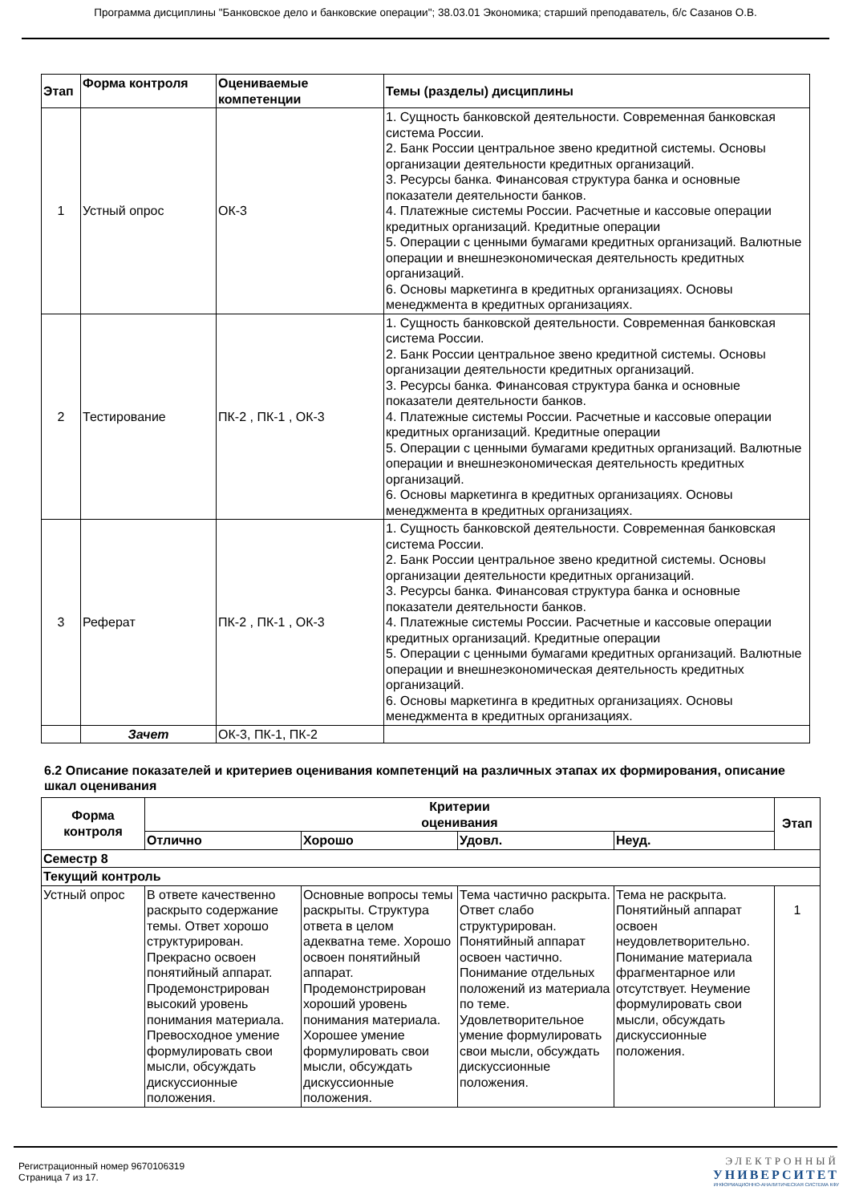Программа дисциплины "Банковское дело и банковские операции"; 38.03.01 Экономика; старший преподаватель, б/с Сазанов О.В.
| Этап | Форма контроля | Оцениваемые компетенции | Темы (разделы) дисциплины |
| --- | --- | --- | --- |
| 1 | Устный опрос | ОК-3 | 1. Сущность банковской деятельности. Современная банковская система России. 2. Банк России центральное звено кредитной системы. Основы организации деятельности кредитных организаций. 3. Ресурсы банка. Финансовая структура банка и основные показатели деятельности банков. 4. Платежные системы России. Расчетные и кассовые операции кредитных организаций. Кредитные операции 5. Операции с ценными бумагами кредитных организаций. Валютные операции и внешнеэкономическая деятельность кредитных организаций. 6. Основы маркетинга в кредитных организациях. Основы менеджмента в кредитных организациях. |
| 2 | Тестирование | ПК-2 , ПК-1 , ОК-3 | 1. Сущность банковской деятельности. Современная банковская система России. 2. Банк России центральное звено кредитной системы. Основы организации деятельности кредитных организаций. 3. Ресурсы банка. Финансовая структура банка и основные показатели деятельности банков. 4. Платежные системы России. Расчетные и кассовые операции кредитных организаций. Кредитные операции 5. Операции с ценными бумагами кредитных организаций. Валютные операции и внешнеэкономическая деятельность кредитных организаций. 6. Основы маркетинга в кредитных организациях. Основы менеджмента в кредитных организациях. |
| 3 | Реферат | ПК-2 , ПК-1 , ОК-3 | 1. Сущность банковской деятельности. Современная банковская система России. 2. Банк России центральное звено кредитной системы. Основы организации деятельности кредитных организаций. 3. Ресурсы банка. Финансовая структура банка и основные показатели деятельности банков. 4. Платежные системы России. Расчетные и кассовые операции кредитных организаций. Кредитные операции 5. Операции с ценными бумагами кредитных организаций. Валютные операции и внешнеэкономическая деятельность кредитных организаций. 6. Основы маркетинга в кредитных организациях. Основы менеджмента в кредитных организациях. |
| | Зачет | ОК-3, ПК-1, ПК-2 | |
6.2 Описание показателей и критериев оценивания компетенций на различных этапах их формирования, описание шкал оценивания
| Форма контроля | Критерии оценивания | | | | Этап |
| --- | --- | --- | --- | --- | --- |
| | Отлично | Хорошо | Удовл. | Неуд. | |
| Семестр 8 | | | | | |
| Текущий контроль | | | | | |
| Устный опрос | В ответе качественно раскрыто содержание темы. Ответ хорошо структурирован. Прекрасно освоен понятийный аппарат. Продемонстрирован высокий уровень понимания материала. Превосходное умение формулировать свои мысли, обсуждать дискуссионные положения. | Основные вопросы темы раскрыты. Структура ответа в целом адекватна теме. Хорошо освоен понятийный аппарат. Продемонстрирован хороший уровень понимания материала. Хорошее умение формулировать свои мысли, обсуждать дискуссионные положения. | Тема частично раскрыта. Ответ слабо структурирован. Понятийный аппарат освоен частично. Понимание отдельных положений из материала по теме. Удовлетворительное умение формулировать свои мысли, обсуждать дискуссионные положения. | Тема не раскрыта. Понятийный аппарат освоен неудовлетворительно. Понимание материала фрагментарное или отсутствует. Неумение формулировать свои мысли, обсуждать дискуссионные положения. | 1 |
Регистрационный номер 9670106319
Страница 7 из 17.
ЭЛЕКТРОННЫЙ
УНИВЕРСИТЕТ
ИНФОРМАЦИОННО-АНАЛИТИЧЕСКАЯ СИСТЕМА КФУ